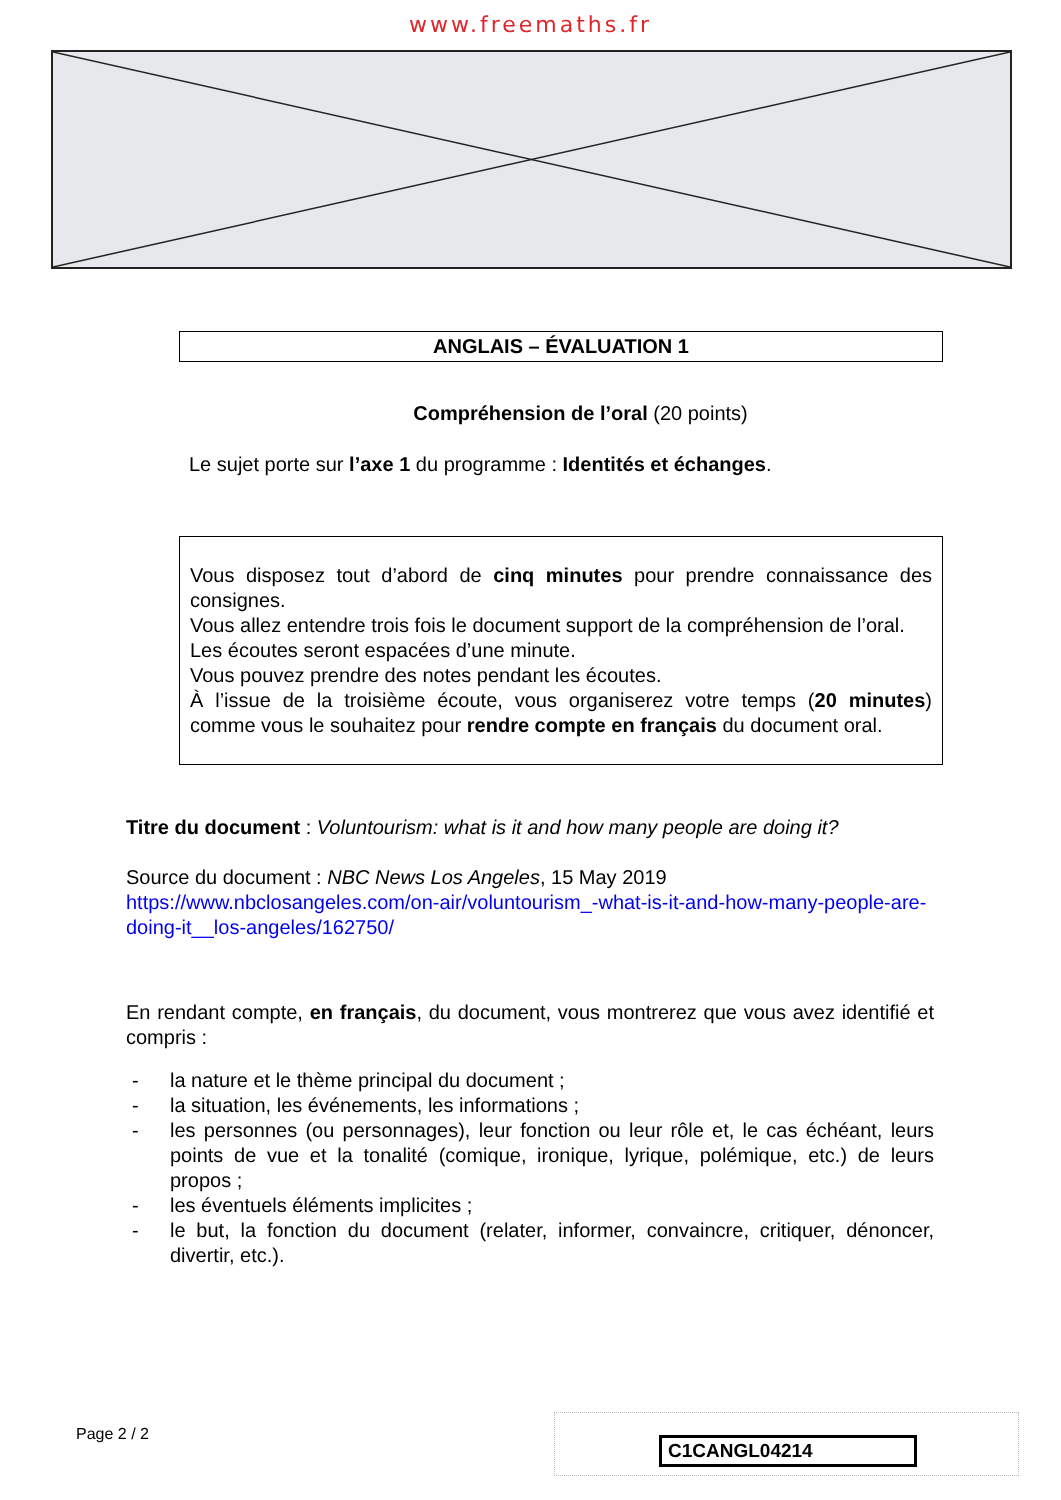www.freemaths.fr
ANGLAIS – ÉVALUATION 1
Compréhension de l’oral (20 points)
Le sujet porte sur l’axe 1 du programme : Identités et échanges.
Vous disposez tout d’abord de cinq minutes pour prendre connaissance des consignes.
Vous allez entendre trois fois le document support de la compréhension de l’oral.
Les écoutes seront espacées d’une minute.
Vous pouvez prendre des notes pendant les écoutes.
À l’issue de la troisième écoute, vous organiserez votre temps (20 minutes) comme vous le souhaitez pour rendre compte en français du document oral.
Titre du document : Voluntourism: what is it and how many people are doing it?
Source du document : NBC News Los Angeles, 15 May 2019
https://www.nbclosangeles.com/on-air/voluntourism_-what-is-it-and-how-many-people-are-doing-it__los-angeles/162750/
En rendant compte, en français, du document, vous montrerez que vous avez identifié et compris :
- la nature et le thème principal du document ;
- la situation, les événements, les informations ;
- les personnes (ou personnages), leur fonction ou leur rôle et, le cas échéant, leurs points de vue et la tonalité (comique, ironique, lyrique, polémique, etc.) de leurs propos ;
- les éventuels éléments implicites ;
- le but, la fonction du document (relater, informer, convaincre, critiquer, dénoncer, divertir, etc.).
Page 2 / 2
C1CANGL04214